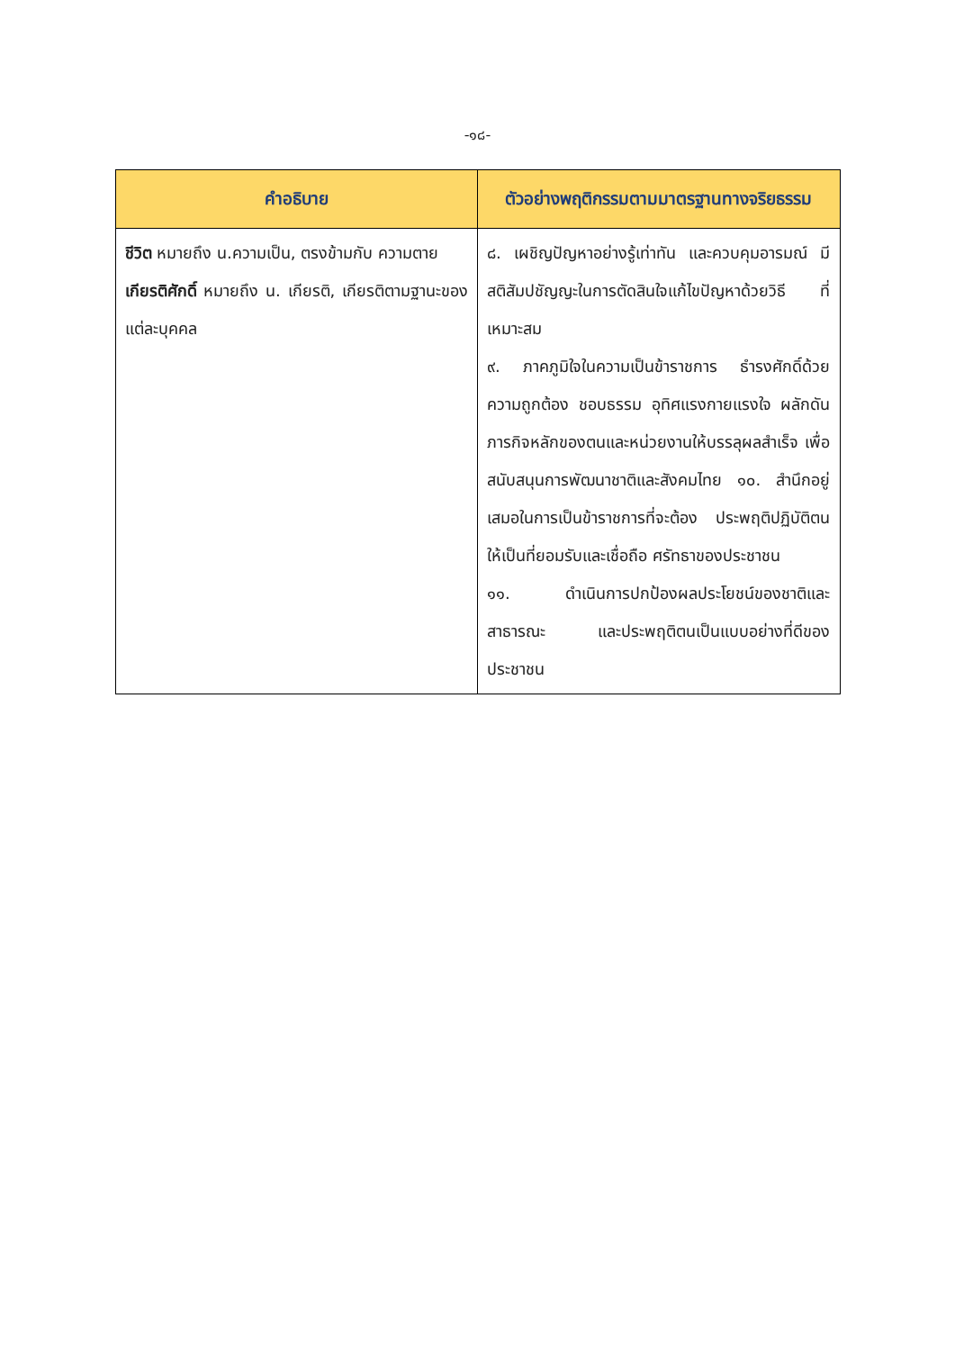-๑๘-
| คำอธิบาย | ตัวอย่างพฤติกรรมตามมาตรฐานทางจริยธรรม |
| --- | --- |
| ชีวิต หมายถึง น.ความเป็น, ตรงข้ามกับ ความตาย เกียรติศักดิ์ หมายถึง น. เกียรติ, เกียรติตามฐานะของแต่ละบุคคล | ๘. เผชิญปัญหาอย่างรู้เท่าทัน และควบคุมอารมณ์ มีสติสัมปชัญญะในการตัดสินใจแก้ไขปัญหาด้วยวิธี ที่เหมาะสม ๙. ภาคภูมิใจในความเป็นข้าราชการ ธำรงศักดิ์ด้วย ความถูกต้อง ชอบธรรม อุทิศแรงกายแรงใจ ผลักดัน ภารกิจหลักของตนและหน่วยงานให้บรรลุผลสำเร็จ เพื่อสนับสนุนการพัฒนาชาติและสังคมไทย ๑๐. สำนึกอยู่เสมอในการเป็นข้าราชการที่จะต้อง ประพฤติปฏิบัติตนให้เป็นที่ยอมรับและเชื่อถือ ศรัทธาของประชาชน ๑๑. ดำเนินการปกป้องผลประโยชน์ของชาติและ สาธารณะ และประพฤติตนเป็นแบบอย่างที่ดีของ ประชาชน |